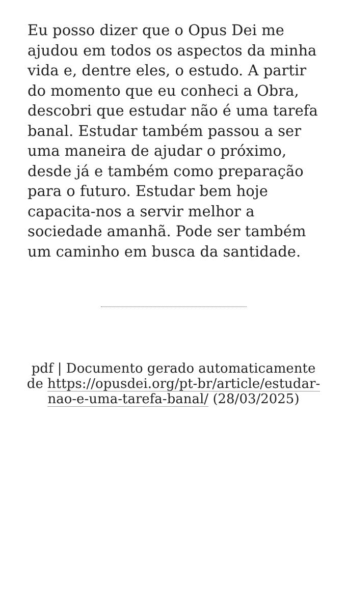Eu posso dizer que o Opus Dei me ajudou em todos os aspectos da minha vida e, dentre eles, o estudo. A partir do momento que eu conheci a Obra, descobri que estudar não é uma tarefa banal. Estudar também passou a ser uma maneira de ajudar o próximo, desde já e também como preparação para o futuro. Estudar bem hoje capacita-nos a servir melhor a sociedade amanhã. Pode ser também um caminho em busca da santidade.
pdf | Documento gerado automaticamente de https://opusdei.org/pt-br/article/estudar-nao-e-uma-tarefa-banal/ (28/03/2025)